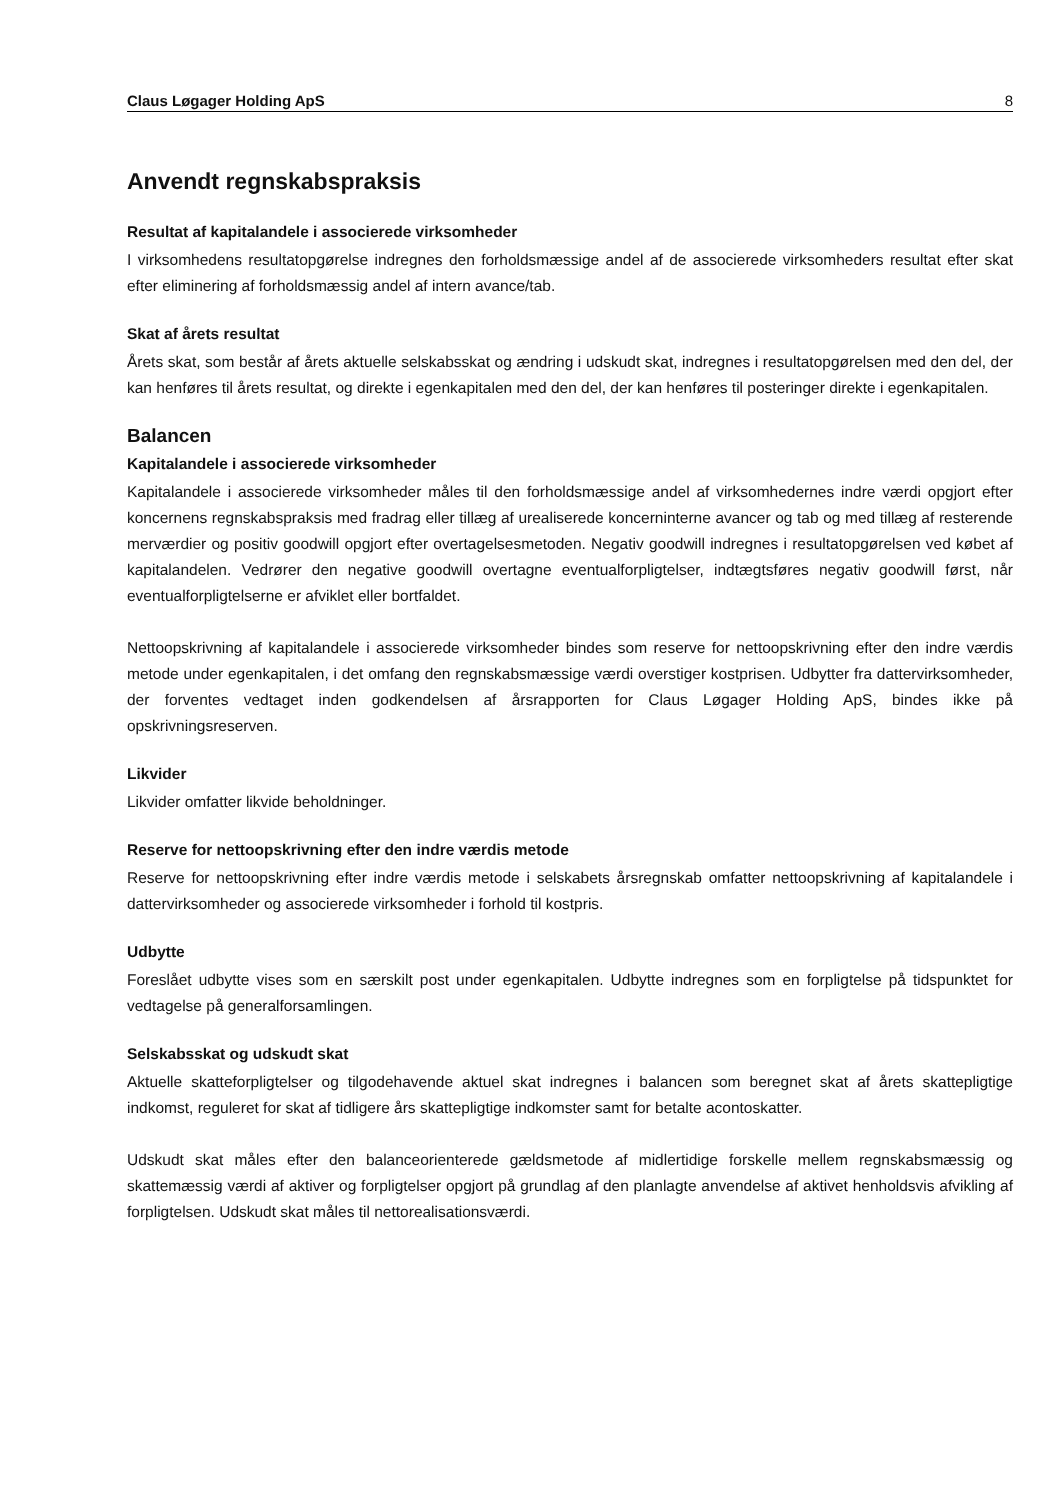Claus Løgager Holding ApS 8
Anvendt regnskabspraksis
Resultat af kapitalandele i associerede virksomheder
I virksomhedens resultatopgørelse indregnes den forholdsmæssige andel af de associerede virksomheders resultat efter skat efter eliminering af forholdsmæssig andel af intern avance/tab.
Skat af årets resultat
Årets skat, som består af årets aktuelle selskabsskat og ændring i udskudt skat, indregnes i resultatopgørelsen med den del, der kan henføres til årets resultat, og direkte i egenkapitalen med den del, der kan henføres til posteringer direkte i egenkapitalen.
Balancen
Kapitalandele i associerede virksomheder
Kapitalandele i associerede virksomheder måles til den forholdsmæssige andel af virksomhedernes indre værdi opgjort efter koncernens regnskabspraksis med fradrag eller tillæg af urealiserede koncerninterne avancer og tab og med tillæg af resterende merværdier og positiv goodwill opgjort efter overtagelsesmetoden. Negativ goodwill indregnes i resultatopgørelsen ved købet af kapitalandelen. Vedrører den negative goodwill overtagne eventualforpligtelser, indtægtsføres negativ goodwill først, når eventualforpligtelserne er afviklet eller bortfaldet.
Nettoopskrivning af kapitalandele i associerede virksomheder bindes som reserve for nettoopskrivning efter den indre værdis metode under egenkapitalen, i det omfang den regnskabsmæssige værdi overstiger kostprisen. Udbytter fra dattervirksomheder, der forventes vedtaget inden godkendelsen af årsrapporten for Claus Løgager Holding ApS, bindes ikke på opskrivningsreserven.
Likvider
Likvider omfatter likvide beholdninger.
Reserve for nettoopskrivning efter den indre værdis metode
Reserve for nettoopskrivning efter indre værdis metode i selskabets årsregnskab omfatter nettoopskrivning af kapitalandele i dattervirksomheder og associerede virksomheder i forhold til kostpris.
Udbytte
Foreslået udbytte vises som en særskilt post under egenkapitalen. Udbytte indregnes som en forpligtelse på tidspunktet for vedtagelse på generalforsamlingen.
Selskabsskat og udskudt skat
Aktuelle skatteforpligtelser og tilgodehavende aktuel skat indregnes i balancen som beregnet skat af årets skattepligtige indkomst, reguleret for skat af tidligere års skattepligtige indkomster samt for betalte acontoskatter.
Udskudt skat måles efter den balanceorienterede gældsmetode af midlertidige forskelle mellem regnskabsmæssig og skattemæssig værdi af aktiver og forpligtelser opgjort på grundlag af den planlagte anvendelse af aktivet henholdsvis afvikling af forpligtelsen. Udskudt skat måles til nettorealisationsværdi.